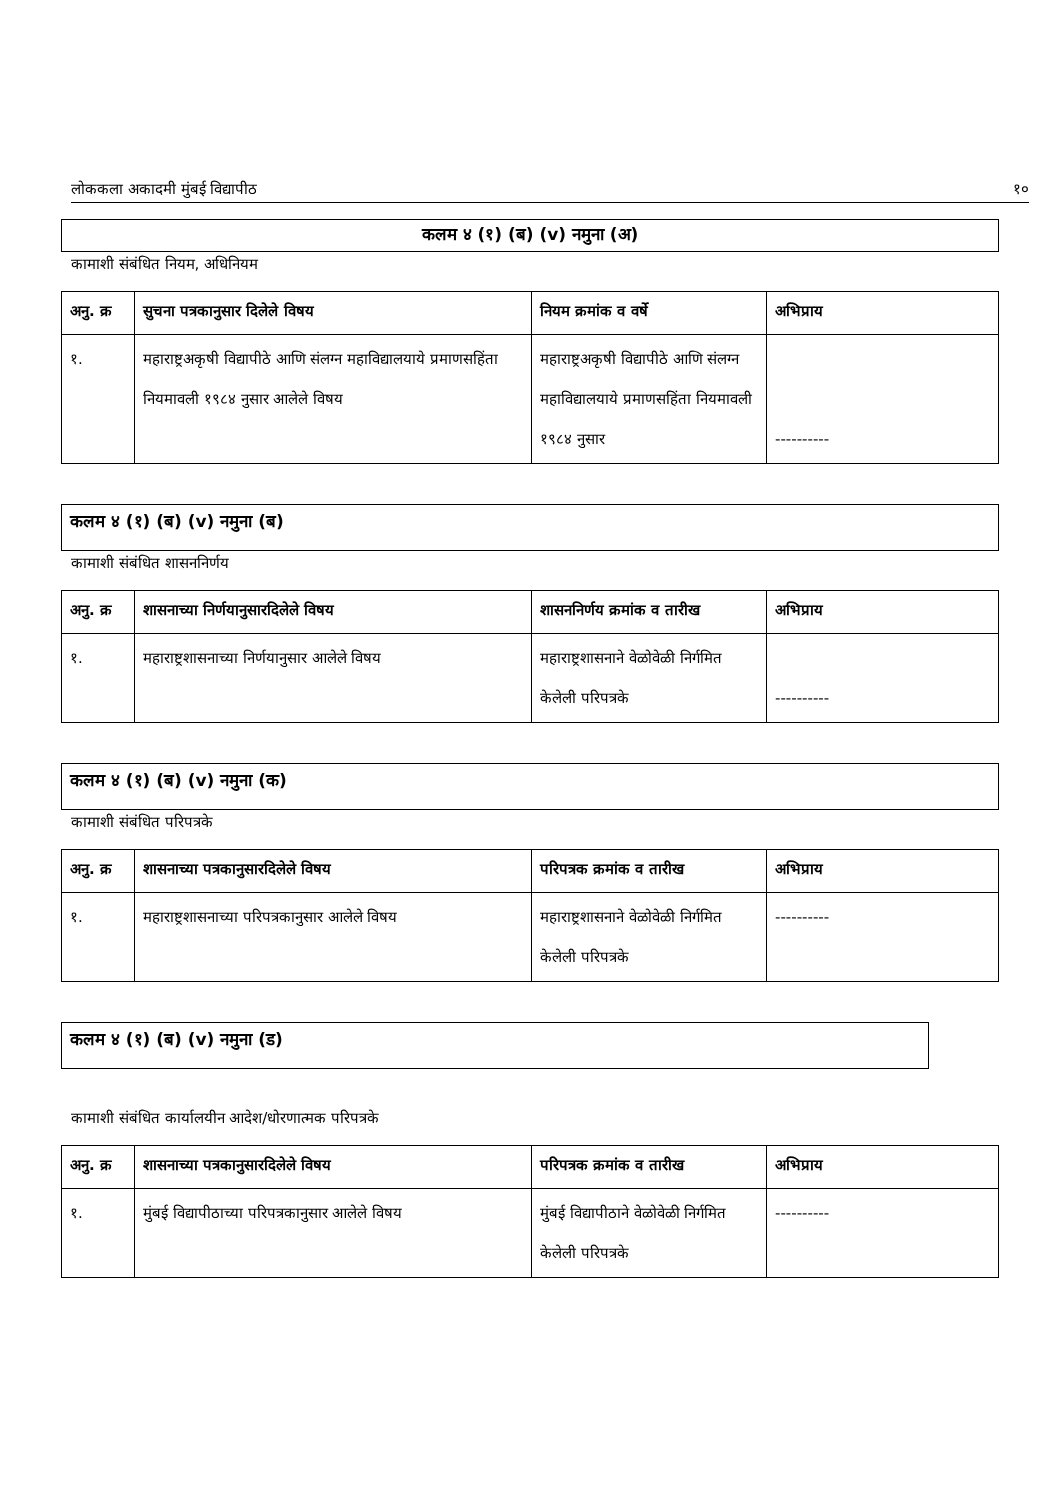लोककला अकादमी मुंबई विद्यापीठ १०
कलम ४ (१) (ब) (v) नमुना (अ)
कामाशी संबंधित नियम, अधिनियम
| अनु. क्र | सुचना पत्रकानुसार दिलेले विषय | नियम क्रमांक व वर्षे | अभिप्राय |
| --- | --- | --- | --- |
| १. | महाराष्ट्रअकृषी विद्यापीठे आणि संलग्न महाविद्यालयाये प्रमाणसहिंता नियमावली १९८४ नुसार आलेले विषय | महाराष्ट्रअकृषी विद्यापीठे आणि संलग्न महाविद्यालयाये प्रमाणसहिंता नियमावली १९८४ नुसार | ---------- |
कलम ४ (१) (ब) (v) नमुना (ब)
कामाशी संबंधित शासननिर्णय
| अनु. क्र | शासनाच्या निर्णयानुसारदिलेले विषय | शासननिर्णय क्रमांक व तारीख | अभिप्राय |
| --- | --- | --- | --- |
| १. | महाराष्ट्रशासनाच्या निर्णयानुसार आलेले विषय | महाराष्ट्रशासनाने वेळोवेळी निर्गमित केलेली परिपत्रके | ---------- |
कलम ४ (१) (ब) (v) नमुना (क)
कामाशी संबंधित परिपत्रके
| अनु. क्र | शासनाच्या पत्रकानुसारदिलेले विषय | परिपत्रक क्रमांक व तारीख | अभिप्राय |
| --- | --- | --- | --- |
| १. | महाराष्ट्रशासनाच्या परिपत्रकानुसार आलेले विषय | महाराष्ट्रशासनाने वेळोवेळी निर्गमित केलेली परिपत्रके | ---------- |
कलम ४ (१) (ब) (v) नमुना (ड)
कामाशी संबंधित कार्यालयीन आदेश/धोरणात्मक परिपत्रके
| अनु. क्र | शासनाच्या पत्रकानुसारदिलेले विषय | परिपत्रक क्रमांक व तारीख | अभिप्राय |
| --- | --- | --- | --- |
| १. | मुंबई विद्यापीठाच्या परिपत्रकानुसार आलेले विषय | मुंबई विद्यापीठाने वेळोवेळी निर्गमित केलेली परिपत्रके | ---------- |